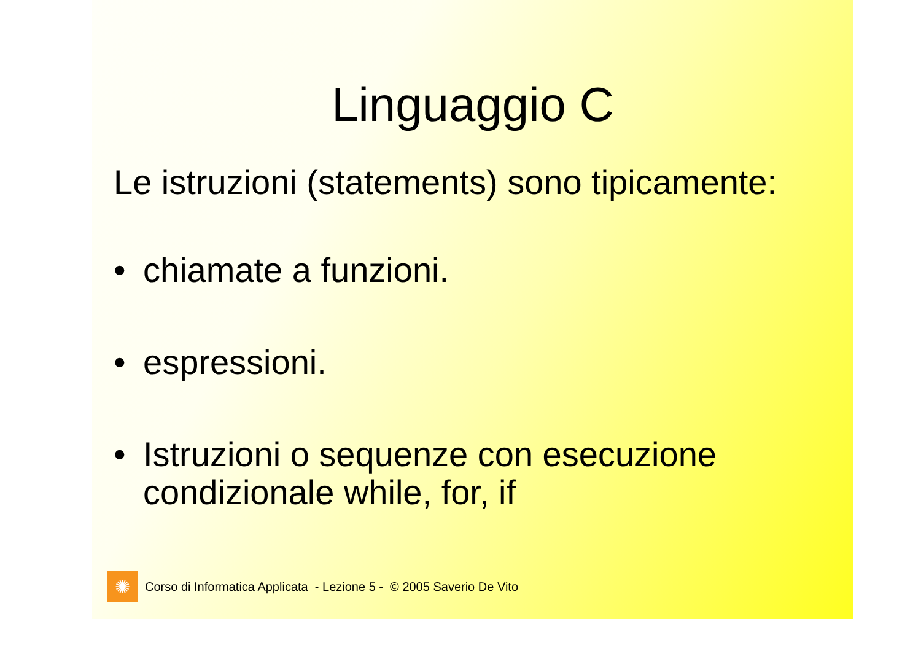Linguaggio C
Le istruzioni (statements) sono tipicamente:
• chiamate a funzioni.
• espressioni.
• Istruzioni o sequenze con esecuzione condizionale while, for, if
✺
Corso di Informatica Applicata - Lezione 5 - © 2005 Saverio De Vito